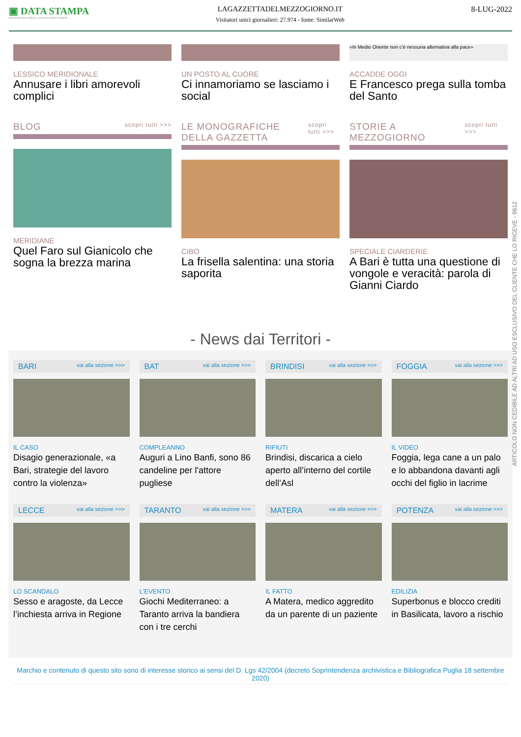▣ DATA STAMPA
MONITORAGGIO MEDIA, ANALISI E REPUTAZIONE
LAGAZZETTADELMEZZOGIORNO.IT
Visitatori unici giornalieri: 27.974 - fonte: SimilarWeb
8-LUG-2022
LESSICO MERIDIONALE
Annusare i libri amorevoli complici
UN POSTO AL CUORE
Ci innamoriamo se lasciamo i social
«In Medio Oriente non c'è nessuna alternativa alla pace»
ACCADDE OGGI
E Francesco prega sulla tomba del Santo
BLOG scopri tutti >>>
MERIDIANE
Quel Faro sul Gianicolo che sogna la brezza marina
LE MONOGRAFICHE DELLA GAZZETTA scopri tutti >>>
CIBO
La frisella salentina: una storia saporita
STORIE A MEZZOGIORNO scopri tutti >>>
SPECIALE CIARDERIE
A Bari è tutta una questione di vongole e veracità: parola di Gianni Ciardo
- News dai Territori -
BARI vai alla sezione >>>
IL CASO
Disagio generazionale, «a Bari, strategie del lavoro contro la violenza»
BAT vai alla sezione >>>
COMPLEANNO
Auguri a Lino Banfi, sono 86 candeline per l'attore pugliese
BRINDISI vai alla sezione >>>
RIFIUTI
Brindisi, discarica a cielo aperto all’interno del cortile dell’Asl
FOGGIA vai alla sezione >>>
IL VIDEO
Foggia, lega cane a un palo e lo abbandona davanti agli occhi del figlio in lacrime
LECCE vai alla sezione >>>
LO SCANDALO
Sesso e aragoste, da Lecce l’inchiesta arriva in Regione
TARANTO vai alla sezione >>>
L'EVENTO
Giochi Mediterraneo: a Taranto arriva la bandiera con i tre cerchi
MATERA vai alla sezione >>>
IL FATTO
A Matera, medico aggredito da un parente di un paziente
POTENZA vai alla sezione >>>
EDILIZIA
Superbonus e blocco crediti in Basilicata, lavoro a rischio
Marchio e contenuto di questo sito sono di interesse storico ai sensi del D. Lgs 42/2004 (decreto Soprintendenza archivistica e Bibliografica Puglia 18 settembre 2020)
ARTICOLO NON CEDIBILE AD ALTRI AD USO ESCLUSIVO DEL CLIENTE CHE LO RICEVE - 9612